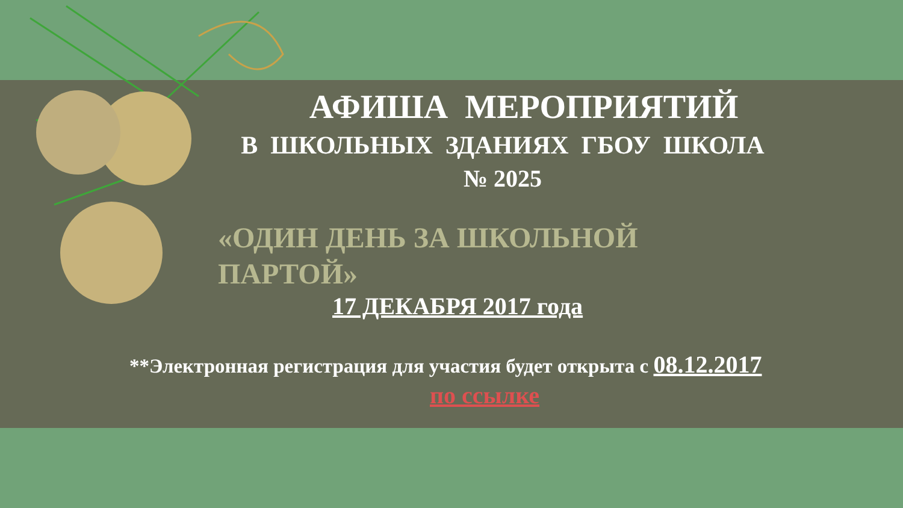АФИША МЕРОПРИЯТИЙ
В ШКОЛЬНЫХ ЗДАНИЯХ ГБОУ ШКОЛА
№ 2025
«ОДИН ДЕНЬ ЗА ШКОЛЬНОЙ ПАРТОЙ»
17 ДЕКАБРЯ 2017 года
**Электронная регистрация для участия будет открыта с 08.12.2017
по ссылке